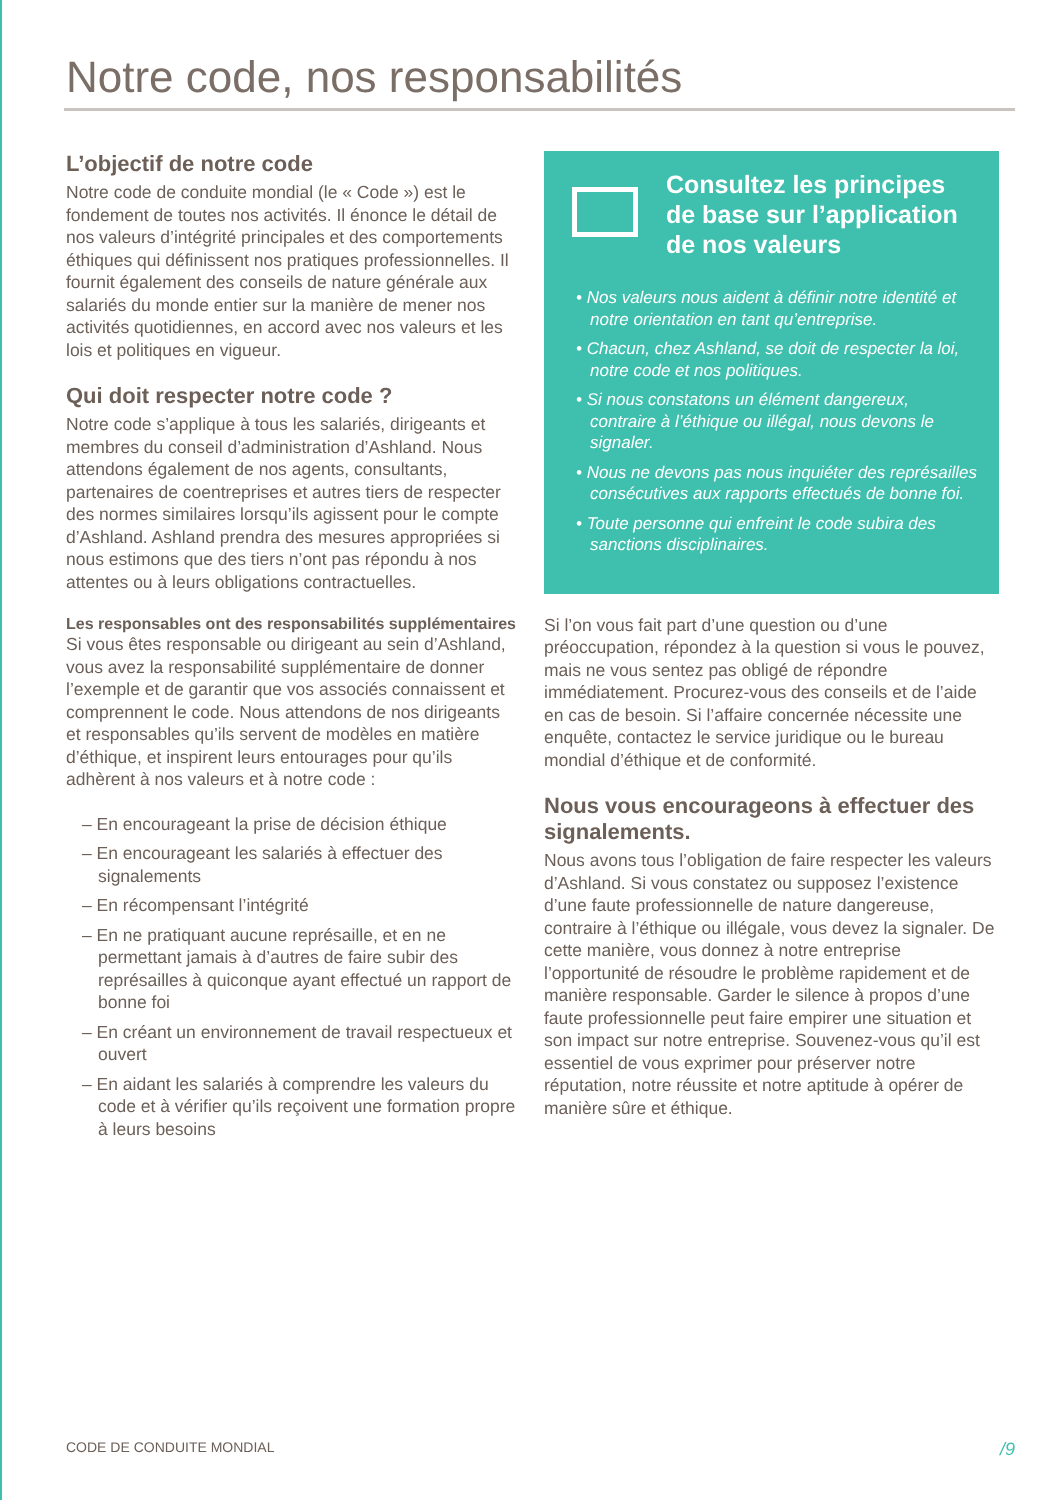Notre code, nos responsabilités
L’objectif de notre code
Notre code de conduite mondial (le « Code ») est le fondement de toutes nos activités. Il énonce le détail de nos valeurs d’intégrité principales et des comportements éthiques qui définissent nos pratiques professionnelles. Il fournit également des conseils de nature générale aux salariés du monde entier sur la manière de mener nos activités quotidiennes, en accord avec nos valeurs et les lois et politiques en vigueur.
Qui doit respecter notre code ?
Notre code s’applique à tous les salariés, dirigeants et membres du conseil d’administration d’Ashland. Nous attendons également de nos agents, consultants, partenaires de coentreprises et autres tiers de respecter des normes similaires lorsqu’ils agissent pour le compte d’Ashland. Ashland prendra des mesures appropriées si nous estimons que des tiers n’ont pas répondu à nos attentes ou à leurs obligations contractuelles.
Les responsables ont des responsabilités supplémentaires
Si vous êtes responsable ou dirigeant au sein d’Ashland, vous avez la responsabilité supplémentaire de donner l’exemple et de garantir que vos associés connaissent et comprennent le code. Nous attendons de nos dirigeants et responsables qu’ils servent de modèles en matière d’éthique, et inspirent leurs entourages pour qu’ils adhèrent à nos valeurs et à notre code :
– En encourageant la prise de décision éthique
– En encourageant les salariés à effectuer des signalements
– En récompensant l’intégrité
– En ne pratiquant aucune représaille, et en ne permettant jamais à d’autres de faire subir des représailles à quiconque ayant effectué un rapport de bonne foi
– En créant un environnement de travail respectueux et ouvert
– En aidant les salariés à comprendre les valeurs du code et à vérifier qu’ils reçoivent une formation propre à leurs besoins
Consultez les principes de base sur l’application de nos valeurs
• Nos valeurs nous aident à définir notre identité et notre orientation en tant qu’entreprise.
• Chacun, chez Ashland, se doit de respecter la loi, notre code et nos politiques.
• Si nous constatons un élément dangereux, contraire à l’éthique ou illégal, nous devons le signaler.
• Nous ne devons pas nous inquiéter des représailles consécutives aux rapports effectués de bonne foi.
• Toute personne qui enfreint le code subira des sanctions disciplinaires.
Si l’on vous fait part d’une question ou d’une préoccupation, répondez à la question si vous le pouvez, mais ne vous sentez pas obligé de répondre immédiatement. Procurez-vous des conseils et de l’aide en cas de besoin. Si l’affaire concernée nécessite une enquête, contactez le service juridique ou le bureau mondial d’éthique et de conformité.
Nous vous encourageons à effectuer des signalements.
Nous avons tous l’obligation de faire respecter les valeurs d’Ashland. Si vous constatez ou supposez l’existence d’une faute professionnelle de nature dangereuse, contraire à l’éthique ou illégale, vous devez la signaler. De cette manière, vous donnez à notre entreprise l’opportunité de résoudre le problème rapidement et de manière responsable. Garder le silence à propos d’une faute professionnelle peut faire empirer une situation et son impact sur notre entreprise. Souvenez-vous qu’il est essentiel de vous exprimer pour préserver notre réputation, notre réussite et notre aptitude à opérer de manière sûre et éthique.
CODE DE CONDUITE MONDIAL /9